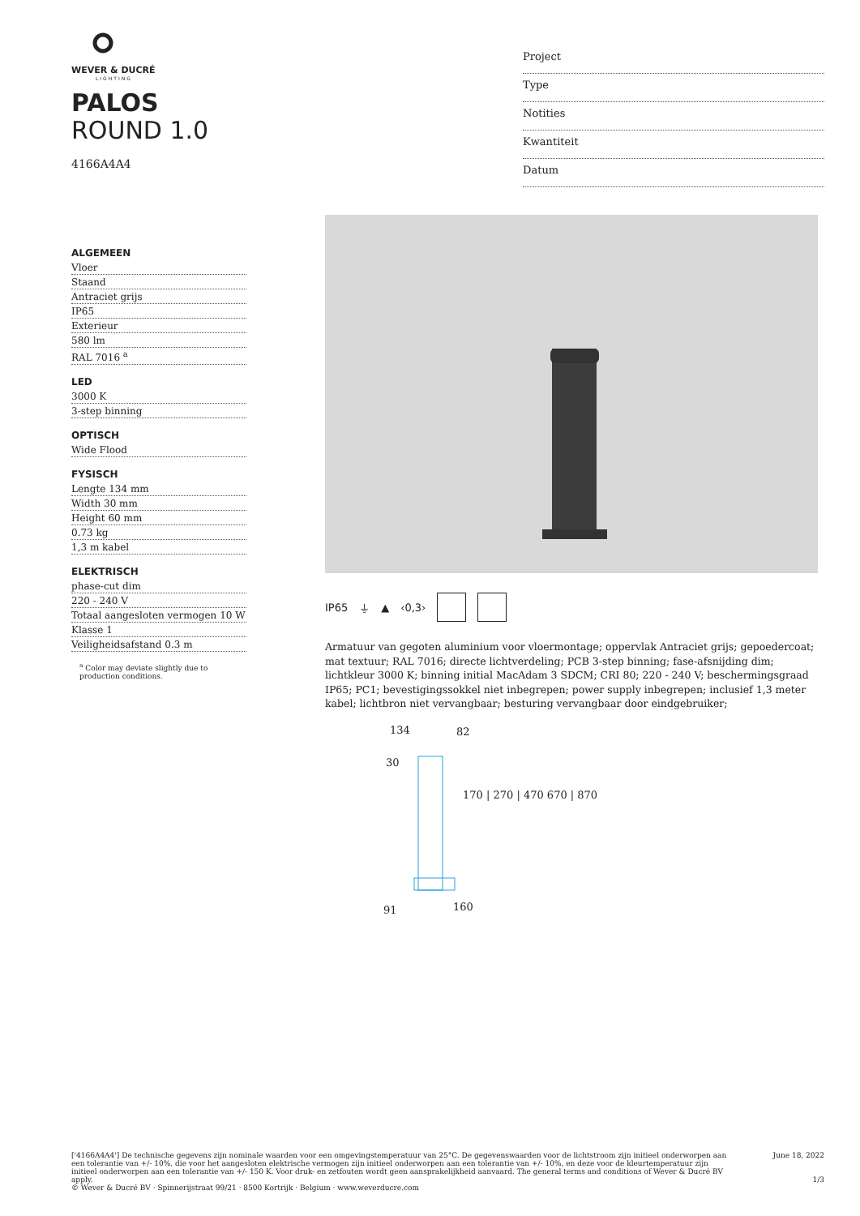WEVER & DUCRÉ
LIGHTING
PALOS
ROUND 1.0
4166A4A4
Project
Type
Notities
Kwantiteit
Datum
ALGEMEEN
Vloer
Staand
Antraciet grijs
IP65
Exterieur
580 lm
RAL 7016 <sup>a</sup>
LED
3000 K
3-step binning
OPTISCH
Wide Flood
FYSISCH
Lengte 134 mm
Width 30 mm
Height 60 mm
0.73 kg
1,3 m kabel
ELEKTRISCH
phase-cut dim
220 - 240 V
Totaal aangesloten vermogen 10 W
Klasse 1
Veiligheidsafstand 0.3 m
<sup>a</sup> Color may deviate slightly due to production conditions.
IP65 ⏚ ▲ ‹0,3›
Armatuur van gegoten aluminium voor vloermontage; oppervlak Antraciet grijs; gepoedercoat; mat textuur; RAL 7016; directe lichtverdeling; PCB 3-step binning; fase-afsnijding dim; lichtkleur 3000 K; binning initial MacAdam 3 SDCM; CRI 80; 220 - 240 V; beschermingsgraad IP65; PC1; bevestigingssokkel niet inbegrepen; power supply inbegrepen; inclusief 1,3 meter kabel; lichtbron niet vervangbaar; besturing vervangbaar door eindgebruiker;
134 82
30
170 | 270 | 470 670 | 870
91 160
['4166A4A4'] De technische gegevens zijn nominale waarden voor een omgevingstemperatuur van 25°C. De gegevenswaarden voor de lichtstroom zijn initieel onderworpen aan een tolerantie van +/- 10%, die voor het aangesloten elektrische vermogen zijn initieel onderworpen aan een tolerantie van +/- 10%, en deze voor de kleurtemperatuur zijn initieel onderworpen aan een tolerantie van +/- 150 K. Voor druk- en zetfouten wordt geen aansprakelijkheid aanvaard. The general terms and conditions of Wever & Ducré BV apply.
© Wever & Ducré BV · Spinnerijstraat 99/21 · 8500 Kortrijk · Belgium · www.weverducre.com
June 18, 2022
1/3